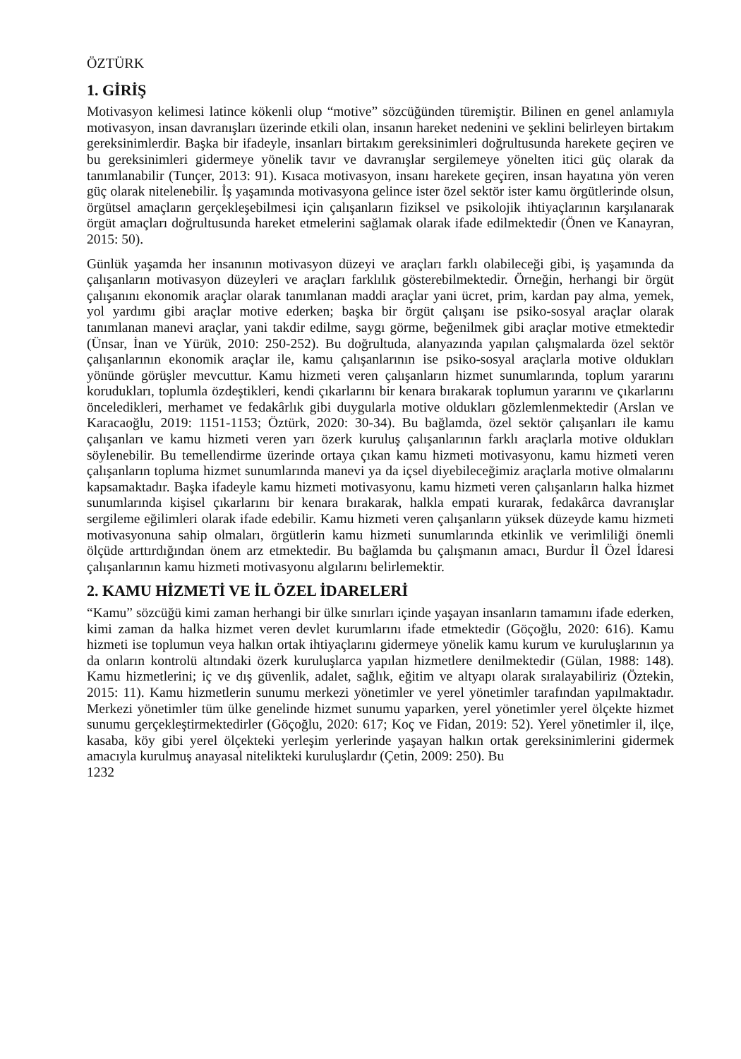ÖZTÜRK
1. GİRİŞ
Motivasyon kelimesi latince kökenli olup “motive” sözcüğünden türemiştir. Bilinen en genel anlamıyla motivasyon, insan davranışları üzerinde etkili olan, insanın hareket nedenini ve şeklini belirleyen birtakım gereksinimlerdir. Başka bir ifadeyle, insanları birtakım gereksinimleri doğrultusunda harekete geçiren ve bu gereksinimleri gidermeye yönelik tavır ve davranışlar sergilemeye yönelten itici güç olarak da tanımlanabilir (Tunçer, 2013: 91). Kısaca motivasyon, insanı harekete geçiren, insan hayatına yön veren güç olarak nitelenebilir. İş yaşamında motivasyona gelince ister özel sektör ister kamu örgütlerinde olsun, örgütsel amaçların gerçekleşebilmesi için çalışanların fiziksel ve psikolojik ihtiyaçlarının karşılanarak örgüt amaçları doğrultusunda hareket etmelerini sağlamak olarak ifade edilmektedir (Önen ve Kanayran, 2015: 50).
Günlük yaşamda her insanının motivasyon düzeyi ve araçları farklı olabileceği gibi, iş yaşamında da çalışanların motivasyon düzeyleri ve araçları farklılık gösterebilmektedir. Örneğin, herhangi bir örgüt çalışanını ekonomik araçlar olarak tanımlanan maddi araçlar yani ücret, prim, kardan pay alma, yemek, yol yardımı gibi araçlar motive ederken; başka bir örgüt çalışanı ise psiko-sosyal araçlar olarak tanımlanan manevi araçlar, yani takdir edilme, saygı görme, beğenilmek gibi araçlar motive etmektedir (Ünsar, İnan ve Yürük, 2010: 250-252). Bu doğrultuda, alanyazında yapılan çalışmalarda özel sektör çalışanlarının ekonomik araçlar ile, kamu çalışanlarının ise psiko-sosyal araçlarla motive oldukları yönünde görüşler mevcuttur. Kamu hizmeti veren çalışanların hizmet sunumlarında, toplum yararını korudukları, toplumla özdeştikleri, kendi çıkarlarını bir kenara bırakarak toplumun yararını ve çıkarlarını önceledikleri, merhamet ve fedakârlık gibi duygularla motive oldukları gözlemlenmektedir (Arslan ve Karacaoğlu, 2019: 1151-1153; Öztürk, 2020: 30-34). Bu bağlamda, özel sektör çalışanları ile kamu çalışanları ve kamu hizmeti veren yarı özerk kuruluş çalışanlarının farklı araçlarla motive oldukları söylenebilir. Bu temellendirme üzerinde ortaya çıkan kamu hizmeti motivasyonu, kamu hizmeti veren çalışanların topluma hizmet sunumlarında manevi ya da içsel diyebileceğimiz araçlarla motive olmalarını kapsamaktadır. Başka ifadeyle kamu hizmeti motivasyonu, kamu hizmeti veren çalışanların halka hizmet sunumlarında kişisel çıkarlarını bir kenara bırakarak, halkla empati kurarak, fedakârca davranışlar sergileme eğilimleri olarak ifade edebilir. Kamu hizmeti veren çalışanların yüksek düzeyde kamu hizmeti motivasyonuna sahip olmaları, örgütlerin kamu hizmeti sunumlarında etkinlik ve verimliliği önemli ölçüde arttırdığından önem arz etmektedir. Bu bağlamda bu çalışmanın amacı, Burdur İl Özel İdaresi çalışanlarının kamu hizmeti motivasyonu algılarını belirlemektir.
2. KAMU HİZMETİ VE İL ÖZEL İDARELERİ
“Kamu” sözcüğü kimi zaman herhangi bir ülke sınırları içinde yaşayan insanların tamamını ifade ederken, kimi zaman da halka hizmet veren devlet kurumlarını ifade etmektedir (Göçoğlu, 2020: 616). Kamu hizmeti ise toplumun veya halkın ortak ihtiyaçlarını gidermeye yönelik kamu kurum ve kuruluşlarının ya da onların kontrolü altındaki özerk kuruluşlarca yapılan hizmetlere denilmektedir (Gülan, 1988: 148). Kamu hizmetlerini; iç ve dış güvenlik, adalet, sağlık, eğitim ve altyapı olarak sıralayabiliriz (Öztekin, 2015: 11). Kamu hizmetlerin sunumu merkezi yönetimler ve yerel yönetimler tarafından yapılmaktadır. Merkezi yönetimler tüm ülke genelinde hizmet sunumu yaparken, yerel yönetimler yerel ölçekte hizmet sunumu gerçekleştirmektedirler (Göçoğlu, 2020: 617; Koç ve Fidan, 2019: 52). Yerel yönetimler il, ilçe, kasaba, köy gibi yerel ölçekteki yerleşim yerlerinde yaşayan halkın ortak gereksinimlerini gidermek amacıyla kurulmuş anayasal nitelikteki kuruluşlardır (Çetin, 2009: 250). Bu
1232